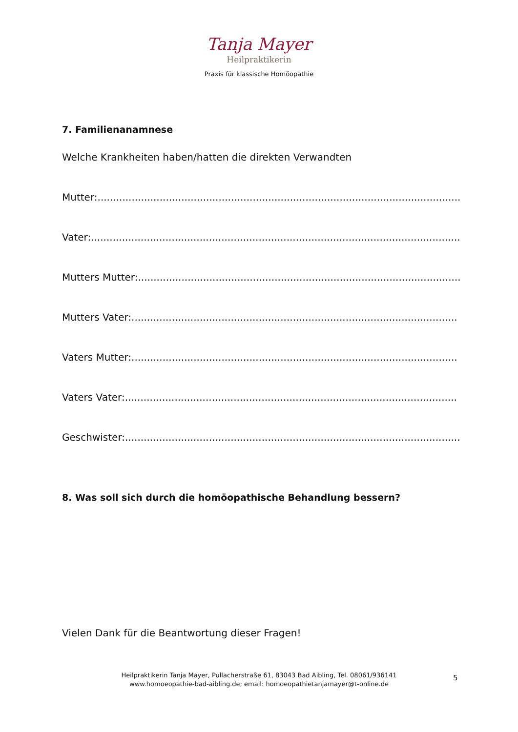Tanja Mayer
Heilpraktikerin
Praxis für klassische Homöopathie
7. Familienanamnese
Welche Krankheiten haben/hatten die direkten Verwandten
Mutter:.....................................................................................................................
Vater:.......................................................................................................................
Mutters Mutter:........................................................................................................
Mutters Vater:.........................................................................................................
Vaters Mutter:.........................................................................................................
Vaters Vater:...........................................................................................................
Geschwister:............................................................................................................
8. Was soll sich durch die homöopathische Behandlung bessern?
Vielen Dank für die Beantwortung dieser Fragen!
Heilpraktikerin Tanja Mayer, Pullacherstraße 61, 83043 Bad Aibling, Tel. 08061/936141
www.homoeopathie-bad-aibling.de; email: homoeopathietanjamayer@t-online.de
5